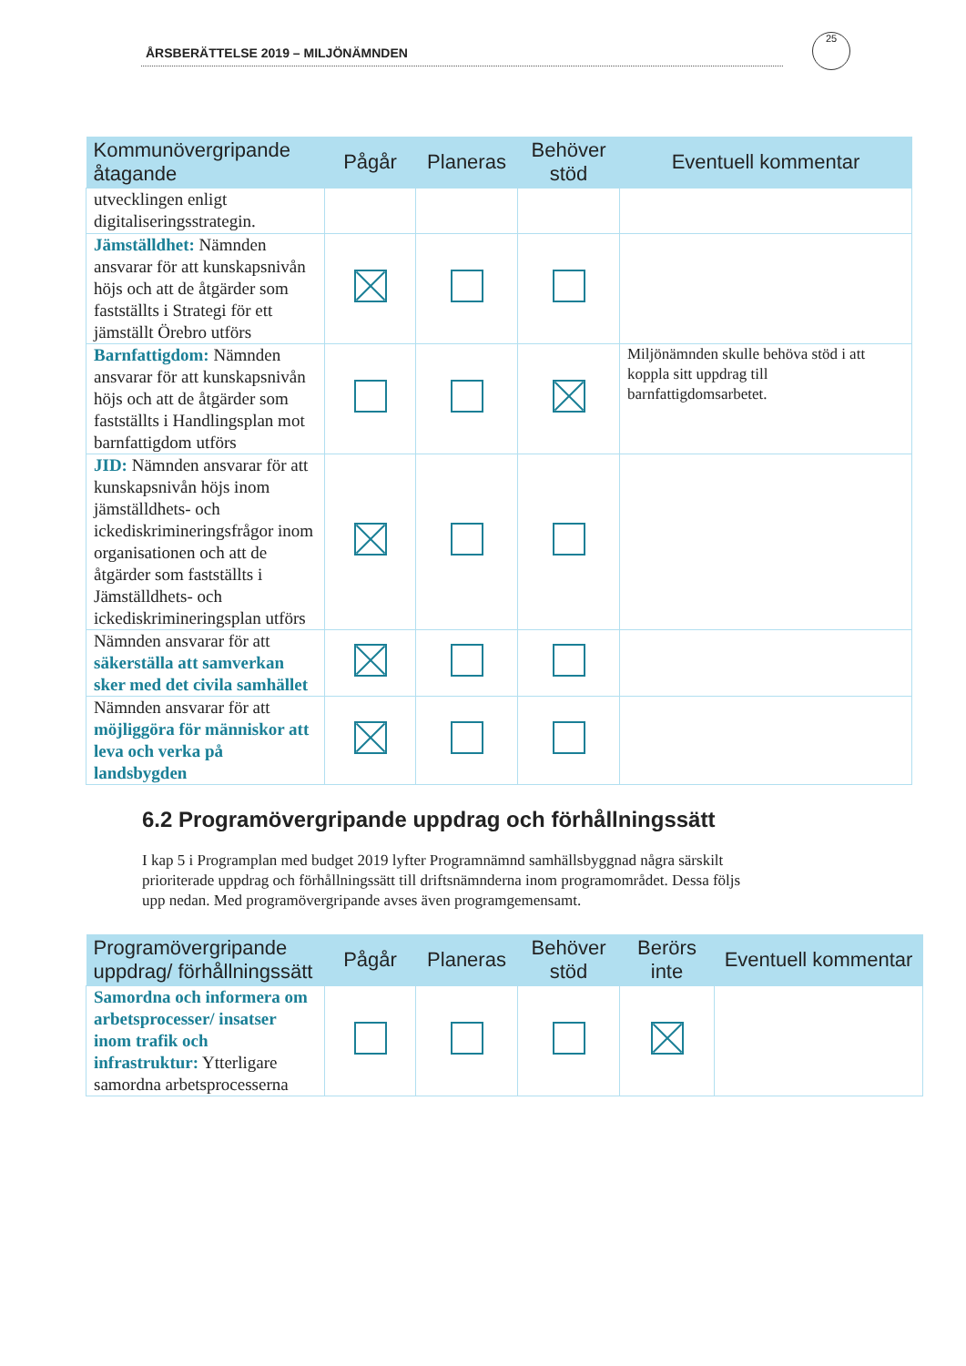ÅRSBERÄTTELSE 2019 – MILJÖNÄMNDEN
25
| Kommunövergripande åtagande | Pågår | Planeras | Behöver stöd | Eventuell kommentar |
| --- | --- | --- | --- | --- |
| utvecklingen enligt digitaliseringsstrategin. | | | | |
| Jämställdhet: Nämnden ansvarar för att kunskapsnivån höjs och att de åtgärder som fastställts i Strategi för ett jämställt Örebro utförs | | | | |
| Barnfattigdom: Nämnden ansvarar för att kunskapsnivån höjs och att de åtgärder som fastställts i Handlingsplan mot barnfattigdom utförs | | | | Miljönämnden skulle behöva stöd i att koppla sitt uppdrag till barnfattigdomsarbetet. |
| JID: Nämnden ansvarar för att kunskapsnivån höjs inom jämställdhets- och ickediskrimineringsfrågor inom organisationen och att de åtgärder som fastställts i Jämställdhets- och ickediskrimineringsplan utförs | | | | |
| Nämnden ansvarar för att säkerställa att samverkan sker med det civila samhället | | | | |
| Nämnden ansvarar för att möjliggöra för människor att leva och verka på landsbygden | | | | |
6.2 Programövergripande uppdrag och förhållningssätt
I kap 5 i Programplan med budget 2019 lyfter Programnämnd samhällsbyggnad några särskilt prioriterade uppdrag och förhållningssätt till driftsnämnderna inom programområdet. Dessa följs upp nedan. Med programövergripande avses även programgemensamt.
| Programövergripande uppdrag/ förhållningssätt | Pågår | Planeras | Behöver stöd | Berörs inte | Eventuell kommentar |
| --- | --- | --- | --- | --- | --- |
| Samordna och informera om arbetsprocesser/ insatser inom trafik och infrastruktur: Ytterligare samordna arbetsprocesserna | | | | | |